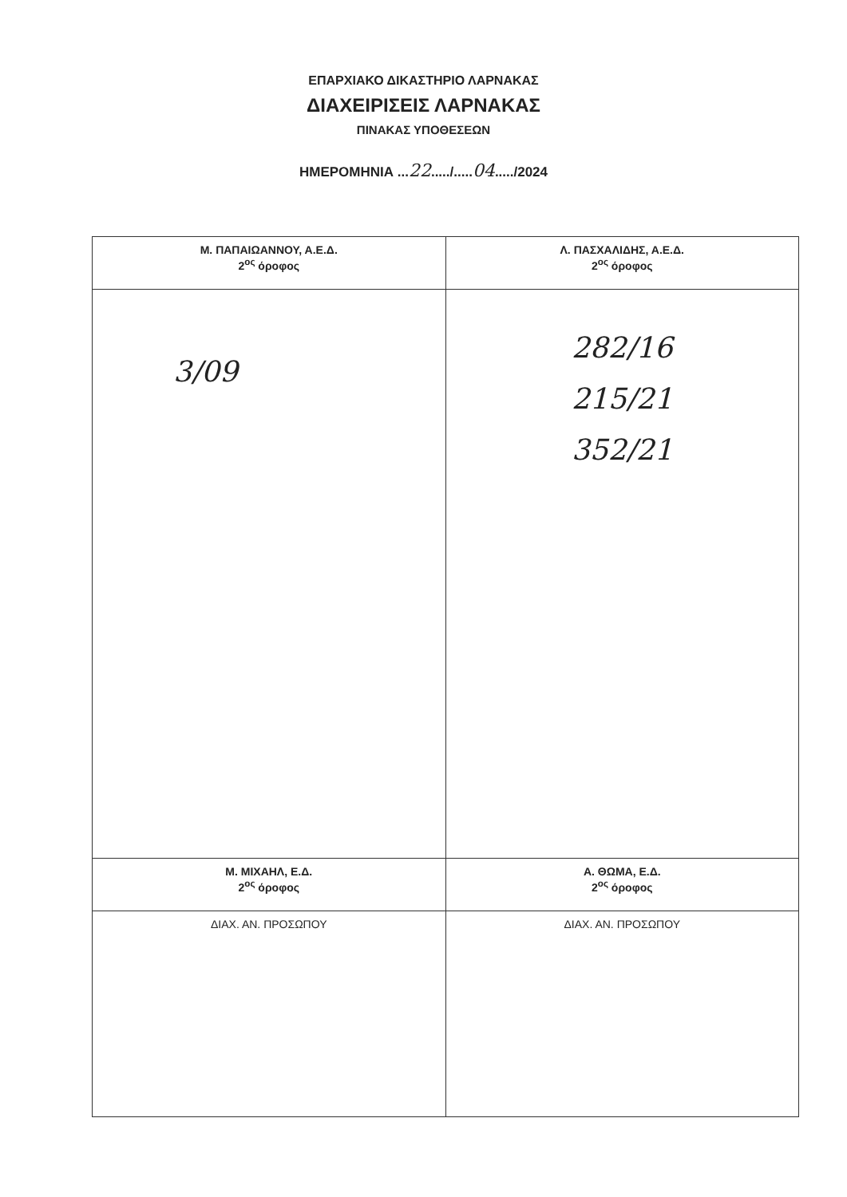ΕΠΑΡΧΙΑΚΟ ΔΙΚΑΣΤΗΡΙΟ ΛΑΡΝΑΚΑΣ
ΔΙΑΧΕΙΡΙΣΕΙΣ ΛΑΡΝΑΚΑΣ
ΠΙΝΑΚΑΣ ΥΠΟΘΕΣΕΩΝ
ΗΜΕΡΟΜΗΝΙΑ ...22...../.....04...../2024
| Μ. ΠΑΠΑΙΩΑΝΝΟΥ, Α.Ε.Δ. 2<sup>ος</sup> όροφος | Λ. ΠΑΣΧΑΛΙΔΗΣ, Α.Ε.Δ. 2<sup>ος</sup> όροφος |
| 3/09 | 282/16 215/21 352/21 |
| Μ. ΜΙΧΑΗΛ, Ε.Δ. 2<sup>ος</sup> όροφος | Α. ΘΩΜΑ, Ε.Δ. 2<sup>ος</sup> όροφος |
| ΔΙΑΧ. ΑΝ. ΠΡΟΣΩΠΟΥ | ΔΙΑΧ. ΑΝ. ΠΡΟΣΩΠΟΥ |